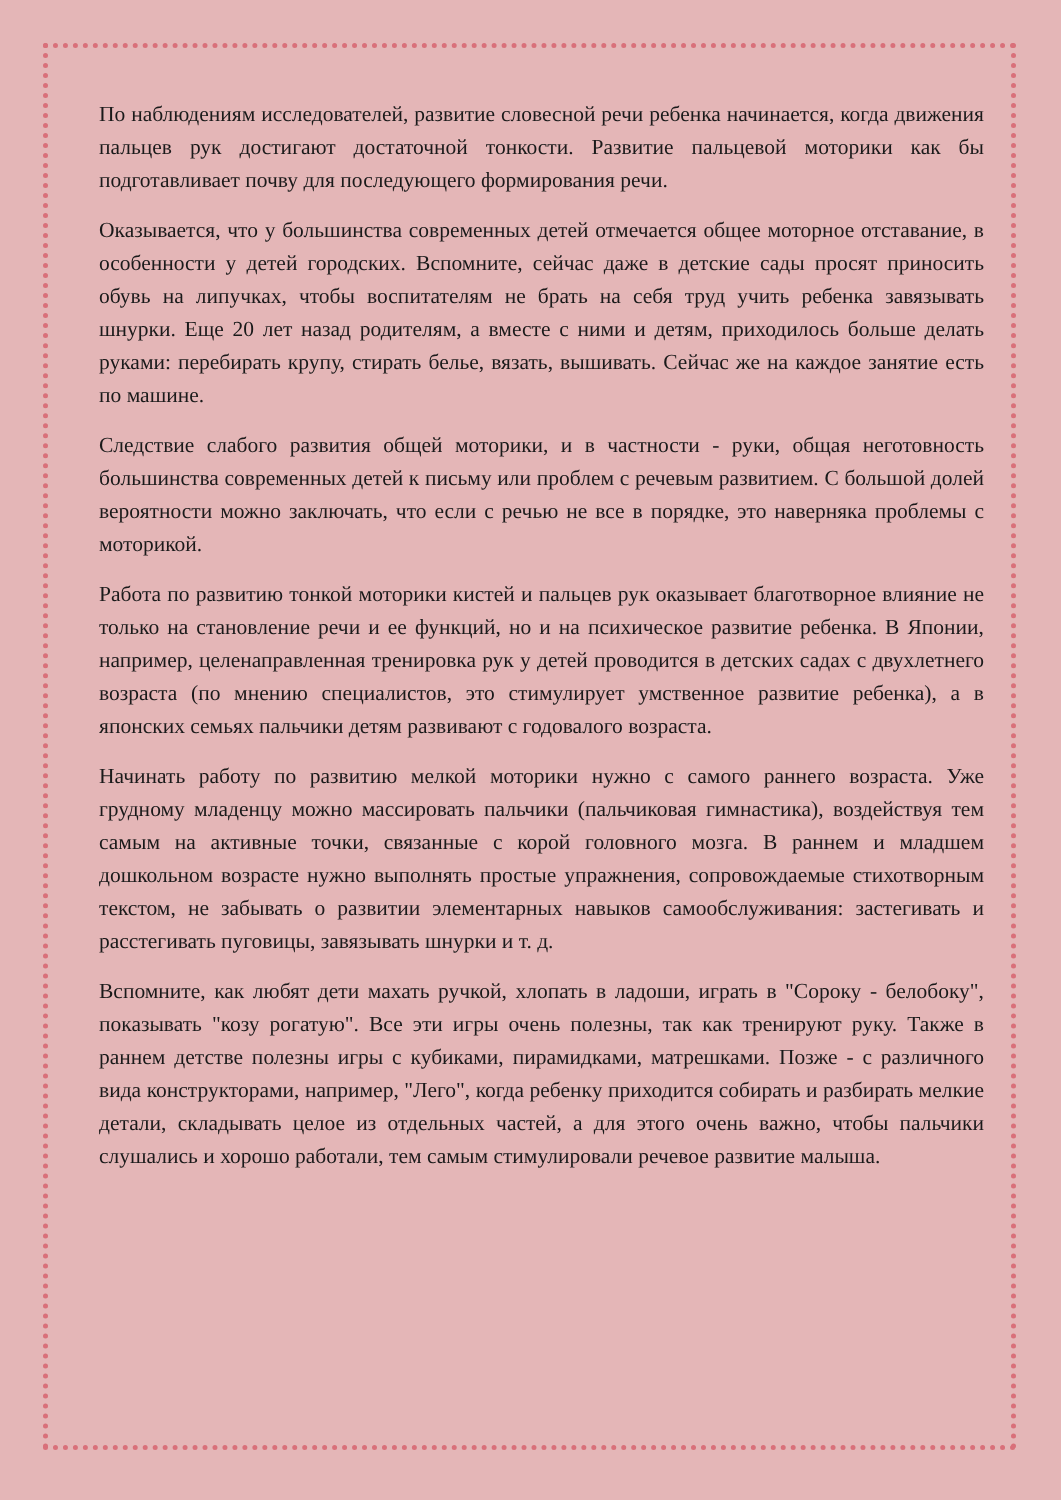По наблюдениям исследователей, развитие словесной речи ребенка начинается, когда движения пальцев рук достигают достаточной тонкости. Развитие пальцевой моторики как бы подготавливает почву для последующего формирования речи.
Оказывается, что у большинства современных детей отмечается общее моторное отставание, в особенности у детей городских. Вспомните, сейчас даже в детские сады просят приносить обувь на липучках, чтобы воспитателям не брать на себя труд учить ребенка завязывать шнурки. Еще 20 лет назад родителям, а вместе с ними и детям, приходилось больше делать руками: перебирать крупу, стирать белье, вязать, вышивать. Сейчас же на каждое занятие есть по машине.
Следствие слабого развития общей моторики, и в частности - руки, общая неготовность большинства современных детей к письму или проблем с речевым развитием. С большой долей вероятности можно заключать, что если с речью не все в порядке, это наверняка проблемы с моторикой.
Работа по развитию тонкой моторики кистей и пальцев рук оказывает благотворное влияние не только на становление речи и ее функций, но и на психическое развитие ребенка. В Японии, например, целенаправленная тренировка рук у детей проводится в детских садах с двухлетнего возраста (по мнению специалистов, это стимулирует умственное развитие ребенка), а в японских семьях пальчики детям развивают с годовалого возраста.
Начинать работу по развитию мелкой моторики нужно с самого раннего возраста. Уже грудному младенцу можно массировать пальчики (пальчиковая гимнастика), воздействуя тем самым на активные точки, связанные с корой головного мозга. В раннем и младшем дошкольном возрасте нужно выполнять простые упражнения, сопровождаемые стихотворным текстом, не забывать о развитии элементарных навыков самообслуживания: застегивать и расстегивать пуговицы, завязывать шнурки и т. д.
Вспомните, как любят дети махать ручкой, хлопать в ладоши, играть в "Сороку - белобоку", показывать "козу рогатую". Все эти игры очень полезны, так как тренируют руку. Также в раннем детстве полезны игры с кубиками, пирамидками, матрешками. Позже - с различного вида конструкторами, например, "Лего", когда ребенку приходится собирать и разбирать мелкие детали, складывать целое из отдельных частей, а для этого очень важно, чтобы пальчики слушались и хорошо работали, тем самым стимулировали речевое развитие малыша.